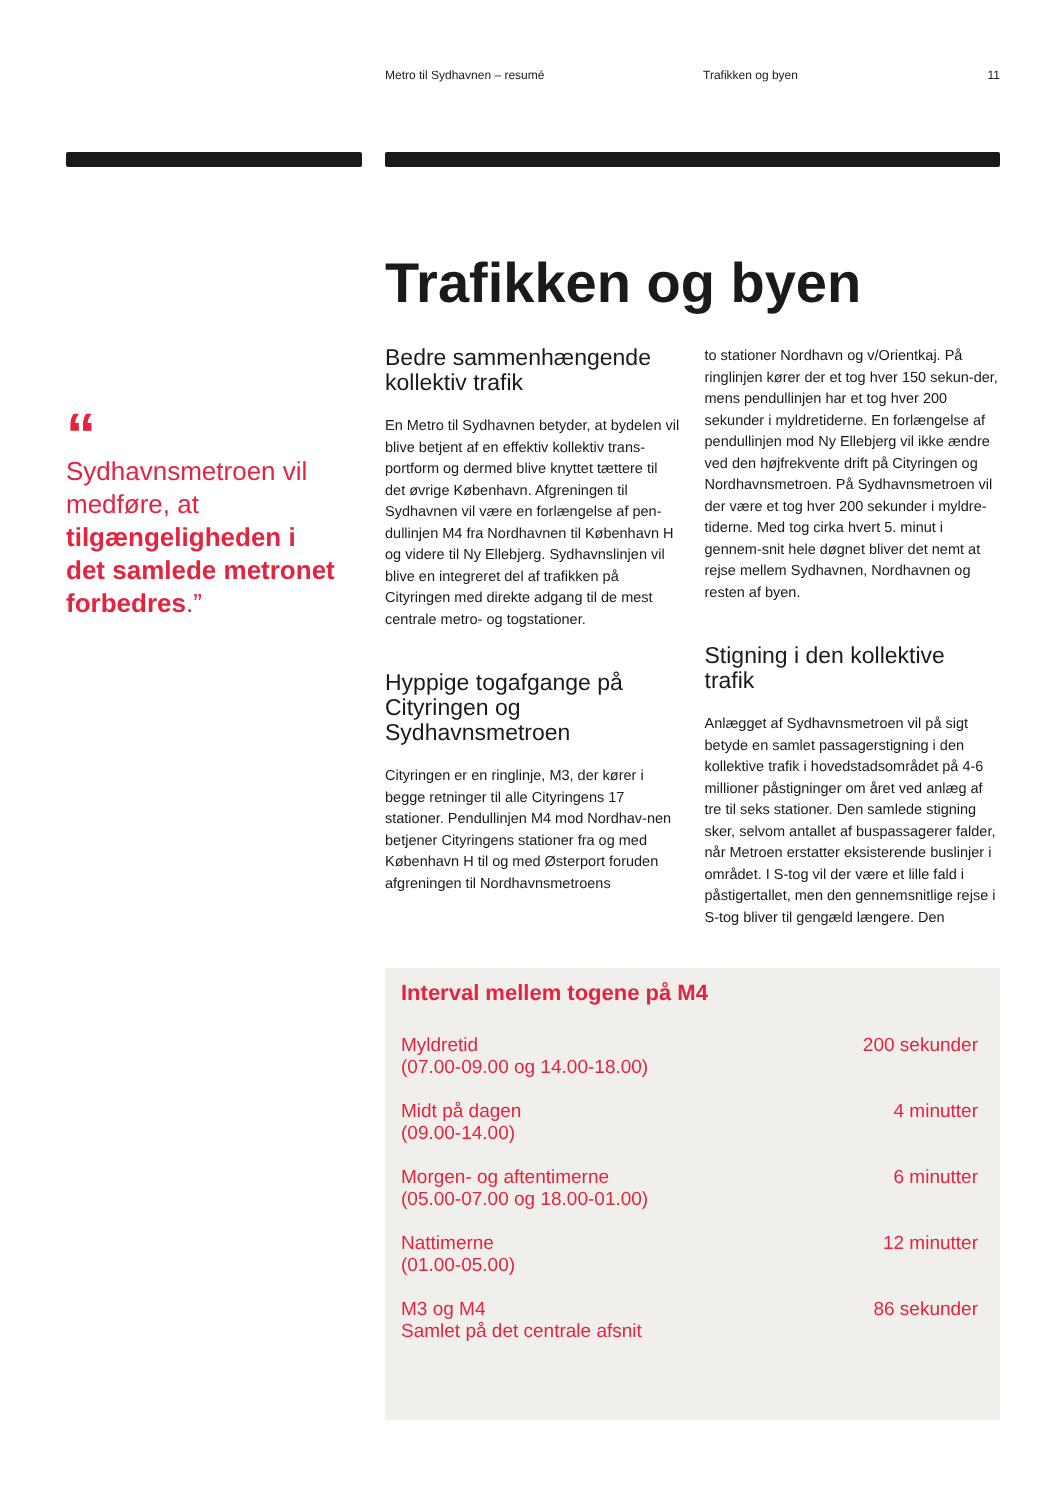Metro til Sydhavnen – resumé Trafikken og byen 11
“
Sydhavnsmetroen vil medføre, at tilgængeligheden i det samlede metronet forbedres.”
Trafikken og byen
Bedre sammenhængende kollektiv trafik
En Metro til Sydhavnen betyder, at bydelen vil blive betjent af en effektiv kollektiv trans-portform og dermed blive knyttet tættere til det øvrige København. Afgreningen til Sydhavnen vil være en forlængelse af pen-dullinjen M4 fra Nordhavnen til København H og videre til Ny Ellebjerg. Sydhavnslinjen vil blive en integreret del af trafikken på Cityringen med direkte adgang til de mest centrale metro- og togstationer.
Hyppige togafgange på Cityringen og Sydhavnsmetroen
Cityringen er en ringlinje, M3, der kører i begge retninger til alle Cityringens 17 stationer. Pendullinjen M4 mod Nordhav-nen betjener Cityringens stationer fra og med København H til og med Østerport foruden afgreningen til Nordhavnsmetroens
to stationer Nordhavn og v/Orientkaj. På ringlinjen kører der et tog hver 150 sekun-der, mens pendullinjen har et tog hver 200 sekunder i myldretiderne. En forlængelse af pendullinjen mod Ny Ellebjerg vil ikke ændre ved den højfrekvente drift på Cityringen og Nordhavnsmetroen. På Sydhavnsmetroen vil der være et tog hver 200 sekunder i myldre-tiderne. Med tog cirka hvert 5. minut i gennem-snit hele døgnet bliver det nemt at rejse mellem Sydhavnen, Nordhavnen og resten af byen.
Stigning i den kollektive trafik
Anlægget af Sydhavnsmetroen vil på sigt betyde en samlet passagerstigning i den kollektive trafik i hovedstadsområdet på 4-6 millioner påstigninger om året ved anlæg af tre til seks stationer. Den samlede stigning sker, selvom antallet af buspassagerer falder, når Metroen erstatter eksisterende buslinjer i området. I S-tog vil der være et lille fald i påstigertallet, men den gennemsnitlige rejse i S-tog bliver til gengæld længere. Den
Interval mellem togene på M4
| Myldretid | 200 sekunder |
| (07.00-09.00 og 14.00-18.00) | |
| Midt på dagen | 4 minutter |
| (09.00-14.00) | |
| Morgen- og aftentimerne | 6 minutter |
| (05.00-07.00 og 18.00-01.00) | |
| Nattimerne | 12 minutter |
| (01.00-05.00) | |
| M3 og M4 | 86 sekunder |
| Samlet på det centrale afsnit | |